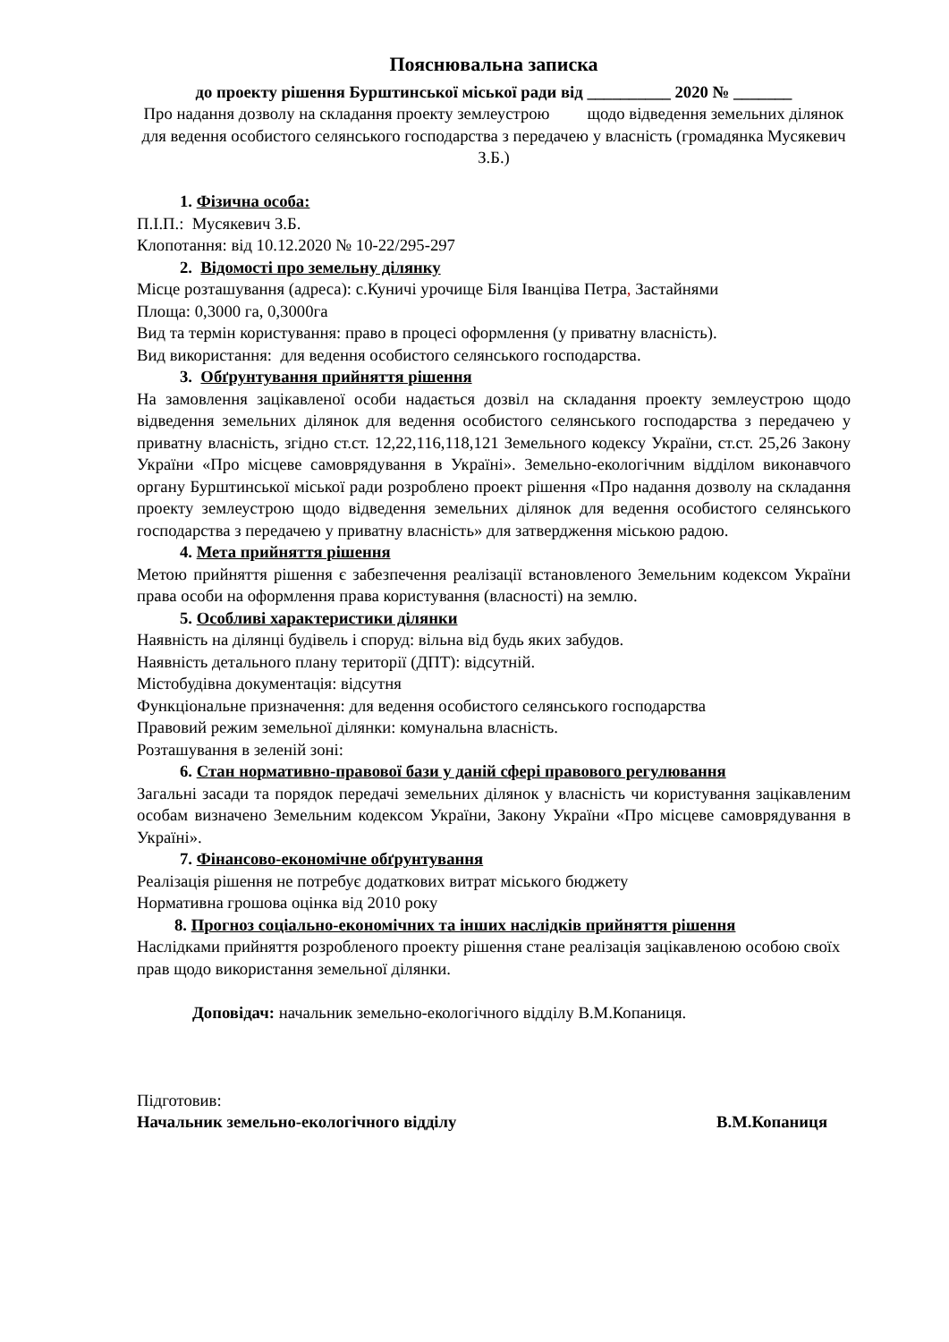Пояснювальна записка
до проекту рішення Бурштинської міської ради від __________ 2020 № _______
Про надання дозволу на складання проекту землеустрою щодо відведення земельних ділянок для ведення особистого селянського господарства з передачею у власність (громадянка Мусякевич З.Б.)
1. Фізична особа:
П.І.П.: Мусякевич З.Б.
Клопотання: від 10.12.2020 № 10-22/295-297
2. Відомості про земельну ділянку
Місце розташування (адреса): с.Куничі урочище Біля Іванціва Петра, Застайнями
Площа: 0,3000 га, 0,3000га
Вид та термін користування: право в процесі оформлення (у приватну власність).
Вид використання: для ведення особистого селянського господарства.
3. Обґрунтування прийняття рішення
На замовлення зацікавленої особи надається дозвіл на складання проекту землеустрою щодо відведення земельних ділянок для ведення особистого селянського господарства з передачею у приватну власність, згідно ст.ст. 12,22,116,118,121 Земельного кодексу України, ст.ст. 25,26 Закону України «Про місцеве самоврядування в Україні». Земельно-екологічним відділом виконавчого органу Бурштинської міської ради розроблено проект рішення «Про надання дозволу на складання проекту землеустрою щодо відведення земельних ділянок для ведення особистого селянського господарства з передачею у приватну власність» для затвердження міською радою.
4. Мета прийняття рішення
Метою прийняття рішення є забезпечення реалізації встановленого Земельним кодексом України права особи на оформлення права користування (власності) на землю.
5. Особливі характеристики ділянки
Наявність на ділянці будівель і споруд: вільна від будь яких забудов.
Наявність детального плану території (ДПТ): відсутній.
Містобудівна документація: відсутня
Функціональне призначення: для ведення особистого селянського господарства
Правовий режим земельної ділянки: комунальна власність.
Розташування в зеленій зоні:
6. Стан нормативно-правової бази у даній сфері правового регулювання
Загальні засади та порядок передачі земельних ділянок у власність чи користування зацікавленим особам визначено Земельним кодексом України, Закону України «Про місцеве самоврядування в Україні».
7. Фінансово-економічне обґрунтування
Реалізація рішення не потребує додаткових витрат міського бюджету
Нормативна грошова оцінка від 2010 року
8. Прогноз соціально-економічних та інших наслідків прийняття рішення
Наслідками прийняття розробленого проекту рішення стане реалізація зацікавленою особою своїх прав щодо використання земельної ділянки.
Доповідач: начальник земельно-екологічного відділу В.М.Копаниця.
Підготовив:
Начальник земельно-екологічного відділу В.М.Копаниця